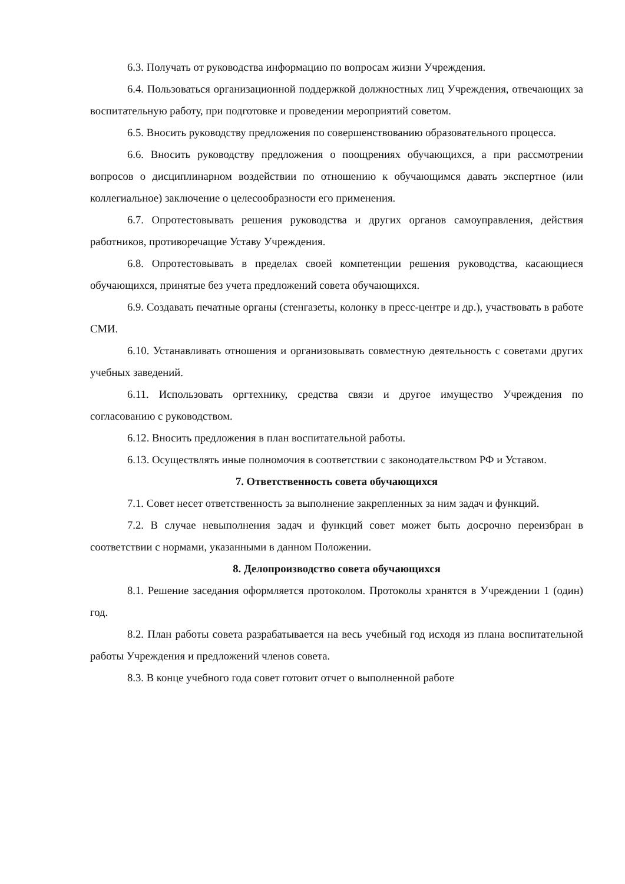6.3. Получать от руководства информацию по вопросам жизни Учреждения.
6.4. Пользоваться организационной поддержкой должностных лиц Учреждения, отвечающих за воспитательную работу, при подготовке и проведении мероприятий советом.
6.5. Вносить руководству предложения по совершенствованию образовательного процесса.
6.6. Вносить руководству предложения о поощрениях обучающихся, а при рассмотрении вопросов о дисциплинарном воздействии по отношению к обучающимся давать экспертное (или коллегиальное) заключение о целесообразности его применения.
6.7. Опротестовывать решения руководства и других органов самоуправления, действия работников, противоречащие Уставу Учреждения.
6.8. Опротестовывать в пределах своей компетенции решения руководства, касающиеся обучающихся, принятые без учета предложений совета обучающихся.
6.9. Создавать печатные органы (стенгазеты, колонку в пресс-центре и др.), участвовать в работе СМИ.
6.10. Устанавливать отношения и организовывать совместную деятельность с советами других учебных заведений.
6.11. Использовать оргтехнику, средства связи и другое имущество Учреждения по согласованию с руководством.
6.12. Вносить предложения в план воспитательной работы.
6.13. Осуществлять иные полномочия в соответствии с законодательством РФ и Уставом.
7. Ответственность совета обучающихся
7.1. Совет несет ответственность за выполнение закрепленных за ним задач и функций.
7.2. В случае невыполнения задач и функций совет может быть досрочно переизбран в соответствии с нормами, указанными в данном Положении.
8. Делопроизводство совета обучающихся
8.1. Решение заседания оформляется протоколом. Протоколы хранятся в Учреждении 1 (один) год.
8.2. План работы совета разрабатывается на весь учебный год исходя из плана воспитательной работы Учреждения и предложений членов совета.
8.3. В конце учебного года совет готовит отчет о выполненной работе